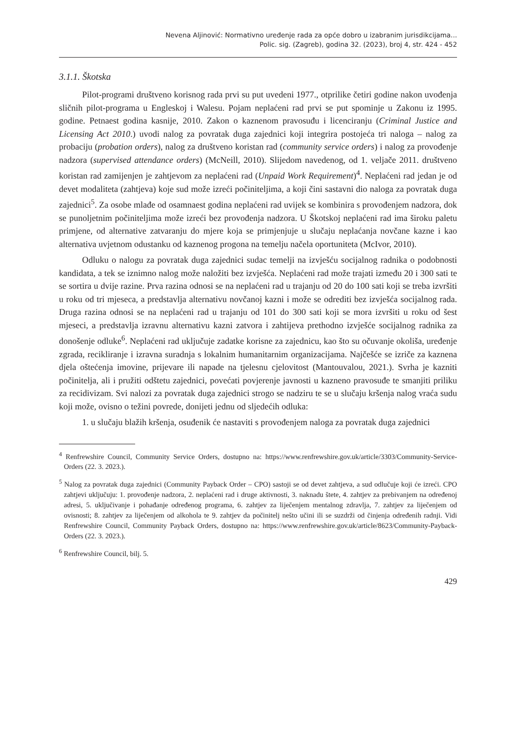Nevena Aljinović: Normativno uređenje rada za opće dobro u izabranim jurisdikcijama...
Polic. sig. (Zagreb), godina 32. (2023), broj 4, str. 424 - 452
3.1.1. Škotska
Pilot-programi društveno korisnog rada prvi su put uvedeni 1977., otprilike četiri godine nakon uvođenja sličnih pilot-programa u Engleskoj i Walesu. Pojam neplaćeni rad prvi se put spominje u Zakonu iz 1995. godine. Petnaest godina kasnije, 2010. Zakon o kaznenom pravosuđu i licenciranju (Criminal Justice and Licensing Act 2010.) uvodi nalog za povratak duga zajednici koji integrira postojeća tri naloga – nalog za probaciju (probation orders), nalog za društveno koristan rad (community service orders) i nalog za provođenje nadzora (supervised attendance orders) (McNeill, 2010). Slijedom navedenog, od 1. veljače 2011. društveno koristan rad zamijenjen je zahtjevom za neplaćeni rad (Unpaid Work Requirement)<sup>4</sup>. Neplaćeni rad jedan je od devet modaliteta (zahtjeva) koje sud može izreći počiniteljima, a koji čini sastavni dio naloga za povratak duga zajednici<sup>5</sup>. Za osobe mlađe od osamnaest godina neplaćeni rad uvijek se kombinira s provođenjem nadzora, dok se punoljetnim počiniteljima može izreći bez provođenja nadzora. U Škotskoj neplaćeni rad ima široku paletu primjene, od alternative zatvaranju do mjere koja se primjenjuje u slučaju neplaćanja novčane kazne i kao alternativa uvjetnom odustanku od kaznenog progona na temelju načela oportuniteta (McIvor, 2010).
Odluku o nalogu za povratak duga zajednici sudac temelji na izvješću socijalnog radnika o podobnosti kandidata, a tek se iznimno nalog može naložiti bez izvješća. Neplaćeni rad može trajati između 20 i 300 sati te se sortira u dvije razine. Prva razina odnosi se na neplaćeni rad u trajanju od 20 do 100 sati koji se treba izvršiti u roku od tri mjeseca, a predstavlja alternativu novčanoj kazni i može se odrediti bez izvješća socijalnog rada. Druga razina odnosi se na neplaćeni rad u trajanju od 101 do 300 sati koji se mora izvršiti u roku od šest mjeseci, a predstavlja izravnu alternativu kazni zatvora i zahtijeva prethodno izvješće socijalnog radnika za donošenje odluke<sup>6</sup>. Neplaćeni rad uključuje zadatke korisne za zajednicu, kao što su očuvanje okoliša, uređenje zgrada, recikliranje i izravna suradnja s lokalnim humanitarnim organizacijama. Najčešće se izriče za kaznena djela oštećenja imovine, prijevare ili napade na tjelesnu cjelovitost (Mantouvalou, 2021.). Svrha je kazniti počinitelja, ali i pružiti odštetu zajednici, povećati povjerenje javnosti u kazneno pravosuđe te smanjiti priliku za recidivizam. Svi nalozi za povratak duga zajednici strogo se nadziru te se u slučaju kršenja nalog vraća sudu koji može, ovisno o težini povrede, donijeti jednu od sljedećih odluka:
1. u slučaju blažih kršenja, osuđenik će nastaviti s provođenjem naloga za povratak duga zajednici
<sup>4</sup> Renfrewshire Council, Community Service Orders, dostupno na: https://www.renfrewshire.gov.uk/article/3303/Community-Service-Orders (22. 3. 2023.).
<sup>5</sup> Nalog za povratak duga zajednici (Community Payback Order – CPO) sastoji se od devet zahtjeva, a sud odlučuje koji će izreći. CPO zahtjevi uključuju: 1. provođenje nadzora, 2. neplaćeni rad i druge aktivnosti, 3. naknadu štete, 4. zahtjev za prebivanjem na određenoj adresi, 5. uključivanje i pohađanje određenog programa, 6. zahtjev za liječenjem mentalnog zdravlja, 7. zahtjev za liječenjem od ovisnosti; 8. zahtjev za liječenjem od alkohola te 9. zahtjev da počinitelj nešto učini ili se suzdrži od činjenja određenih radnji. Vidi Renfrewshire Council, Community Payback Orders, dostupno na: https://www.renfrewshire.gov.uk/article/8623/Community-Payback-Orders (22. 3. 2023.).
<sup>6</sup> Renfrewshire Council, bilj. 5.
429